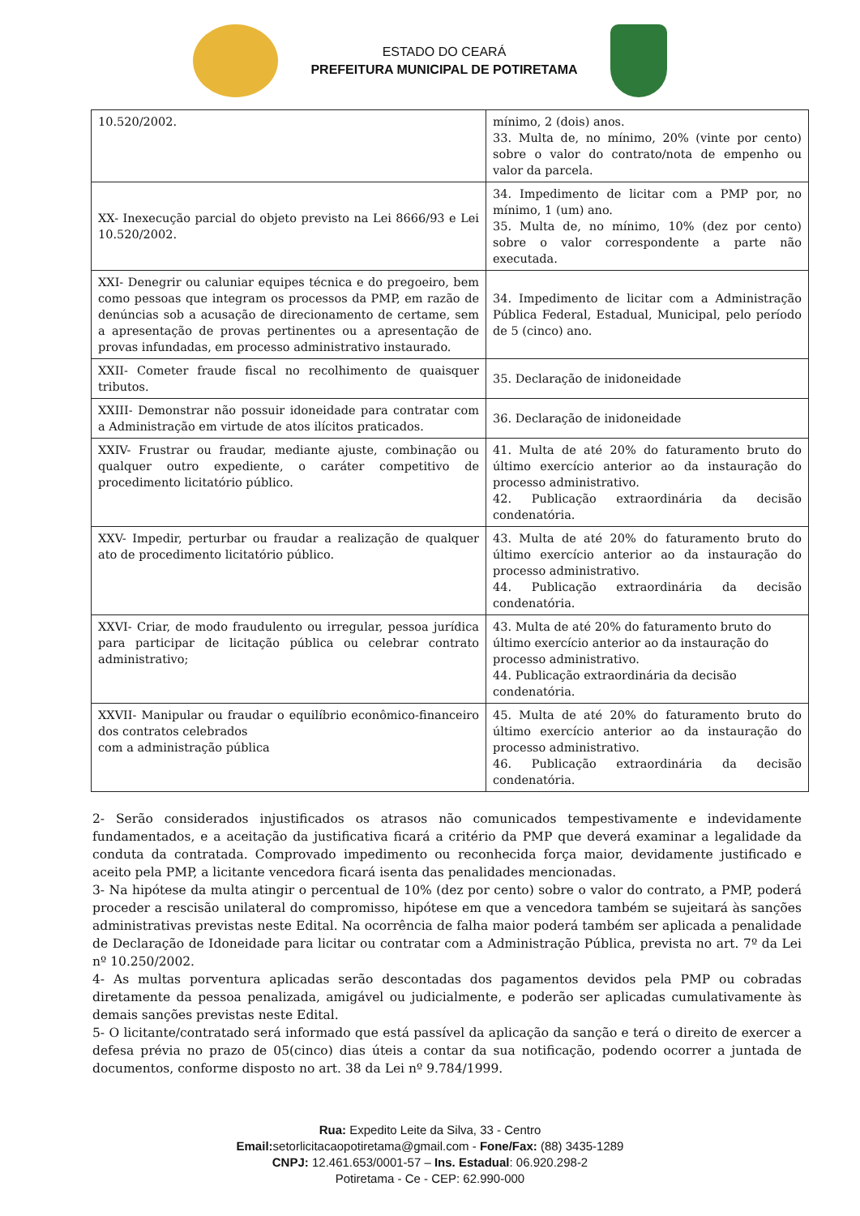ESTADO DO CEARÁ
PREFEITURA MUNICIPAL DE POTIRETAMA
| 10.520/2002. | mínimo, 2 (dois) anos. 33. Multa de, no mínimo, 20% (vinte por cento) sobre o valor do contrato/nota de empenho ou valor da parcela. |
| XX- Inexecução parcial do objeto previsto na Lei 8666/93 e Lei 10.520/2002. | 34. Impedimento de licitar com a PMP por, no mínimo, 1 (um) ano. 35. Multa de, no mínimo, 10% (dez por cento) sobre o valor correspondente a parte não executada. |
| XXI- Denegrir ou caluniar equipes técnica e do pregoeiro, bem como pessoas que integram os processos da PMP, em razão de denúncias sob a acusação de direcionamento de certame, sem a apresentação de provas pertinentes ou a apresentação de provas infundadas, em processo administrativo instaurado. | 34. Impedimento de licitar com a Administração Pública Federal, Estadual, Municipal, pelo período de 5 (cinco) ano. |
| XXII- Cometer fraude fiscal no recolhimento de quaisquer tributos. | 35. Declaração de inidoneidade |
| XXIII- Demonstrar não possuir idoneidade para contratar com a Administração em virtude de atos ilícitos praticados. | 36. Declaração de inidoneidade |
| XXIV- Frustrar ou fraudar, mediante ajuste, combinação ou qualquer outro expediente, o caráter competitivo de procedimento licitatório público. | 41. Multa de até 20% do faturamento bruto do último exercício anterior ao da instauração do processo administrativo. 42. Publicação extraordinária da decisão condenatória. |
| XXV- Impedir, perturbar ou fraudar a realização de qualquer ato de procedimento licitatório público. | 43. Multa de até 20% do faturamento bruto do último exercício anterior ao da instauração do processo administrativo. 44. Publicação extraordinária da decisão condenatória. |
| XXVI- Criar, de modo fraudulento ou irregular, pessoa jurídica para participar de licitação pública ou celebrar contrato administrativo; | 43. Multa de até 20% do faturamento bruto do último exercício anterior ao da instauração do processo administrativo. 44. Publicação extraordinária da decisão condenatória. |
| XXVII- Manipular ou fraudar o equilíbrio econômico-financeiro dos contratos celebrados com a administração pública | 45. Multa de até 20% do faturamento bruto do último exercício anterior ao da instauração do processo administrativo. 46. Publicação extraordinária da decisão condenatória. |
2- Serão considerados injustificados os atrasos não comunicados tempestivamente e indevidamente fundamentados, e a aceitação da justificativa ficará a critério da PMP que deverá examinar a legalidade da conduta da contratada. Comprovado impedimento ou reconhecida força maior, devidamente justificado e aceito pela PMP, a licitante vencedora ficará isenta das penalidades mencionadas.
3- Na hipótese da multa atingir o percentual de 10% (dez por cento) sobre o valor do contrato, a PMP, poderá proceder a rescisão unilateral do compromisso, hipótese em que a vencedora também se sujeitará às sanções administrativas previstas neste Edital. Na ocorrência de falha maior poderá também ser aplicada a penalidade de Declaração de Idoneidade para licitar ou contratar com a Administração Pública, prevista no art. 7º da Lei nº 10.250/2002.
4- As multas porventura aplicadas serão descontadas dos pagamentos devidos pela PMP ou cobradas diretamente da pessoa penalizada, amigável ou judicialmente, e poderão ser aplicadas cumulativamente às demais sanções previstas neste Edital.
5- O licitante/contratado será informado que está passível da aplicação da sanção e terá o direito de exercer a defesa prévia no prazo de 05(cinco) dias úteis a contar da sua notificação, podendo ocorrer a juntada de documentos, conforme disposto no art. 38 da Lei nº 9.784/1999.
Rua: Expedito Leite da Silva, 33 - Centro
Email: setorlicitacaopotiretama@gmail.com - Fone/Fax: (88) 3435-1289
CNPJ: 12.461.653/0001-57 – Ins. Estadual: 06.920.298-2
Potiretama - Ce - CEP: 62.990-000